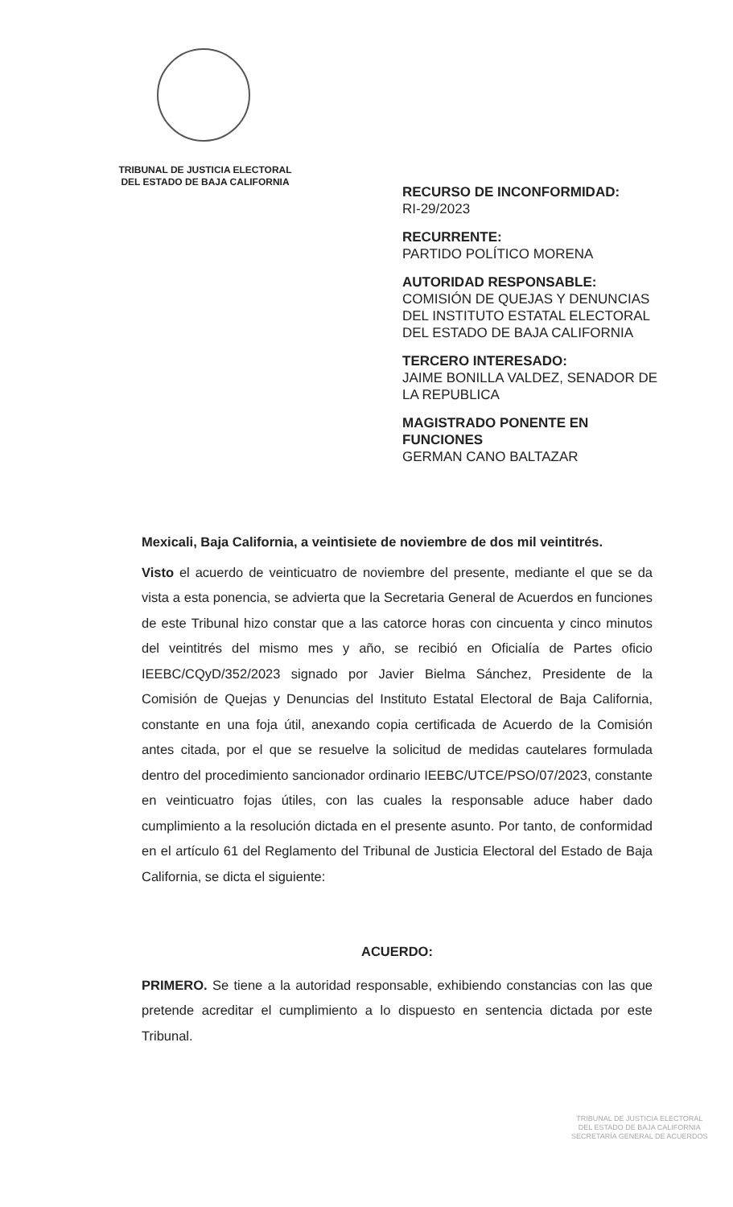TRIBUNAL DE JUSTICIA ELECTORAL
DEL ESTADO DE BAJA CALIFORNIA
RECURSO DE INCONFORMIDAD:
RI-29/2023
RECURRENTE:
PARTIDO POLÍTICO MORENA
AUTORIDAD RESPONSABLE:
COMISIÓN DE QUEJAS Y DENUNCIAS DEL INSTITUTO ESTATAL ELECTORAL DEL ESTADO DE BAJA CALIFORNIA
TERCERO INTERESADO:
JAIME BONILLA VALDEZ, SENADOR DE LA REPUBLICA
MAGISTRADO PONENTE EN FUNCIONES
GERMAN CANO BALTAZAR
Mexicali, Baja California, a veintisiete de noviembre de dos mil veintitrés.
Visto el acuerdo de veinticuatro de noviembre del presente, mediante el que se da vista a esta ponencia, se advierta que la Secretaria General de Acuerdos en funciones de este Tribunal hizo constar que a las catorce horas con cincuenta y cinco minutos del veintitrés del mismo mes y año, se recibió en Oficialía de Partes oficio IEEBC/CQyD/352/2023 signado por Javier Bielma Sánchez, Presidente de la Comisión de Quejas y Denuncias del Instituto Estatal Electoral de Baja California, constante en una foja útil, anexando copia certificada de Acuerdo de la Comisión antes citada, por el que se resuelve la solicitud de medidas cautelares formulada dentro del procedimiento sancionador ordinario IEEBC/UTCE/PSO/07/2023, constante en veinticuatro fojas útiles, con las cuales la responsable aduce haber dado cumplimiento a la resolución dictada en el presente asunto. Por tanto, de conformidad en el artículo 61 del Reglamento del Tribunal de Justicia Electoral del Estado de Baja California, se dicta el siguiente:
ACUERDO:
PRIMERO. Se tiene a la autoridad responsable, exhibiendo constancias con las que pretende acreditar el cumplimiento a lo dispuesto en sentencia dictada por este Tribunal.
TRIBUNAL DE JUSTICIA ELECTORAL
DEL ESTADO DE BAJA CALIFORNIA
SECRETARÍA GENERAL DE ACUERDOS